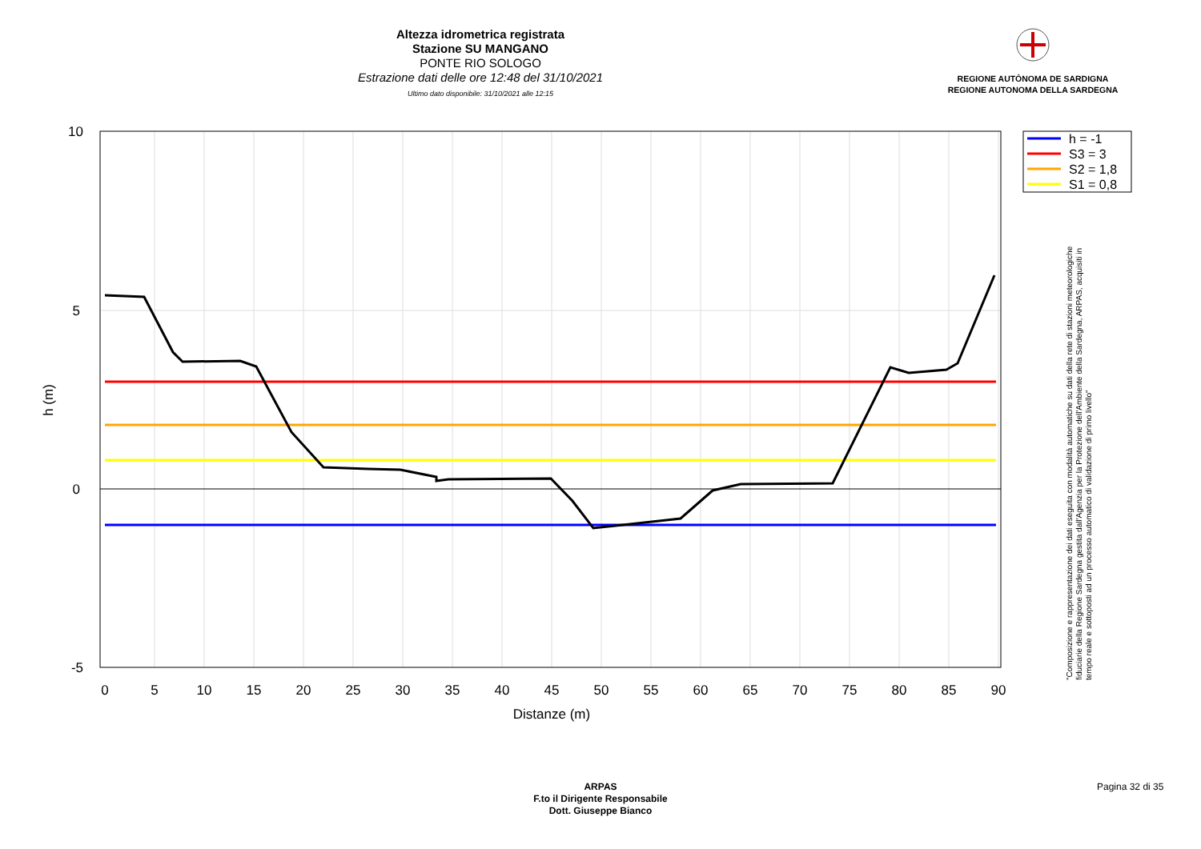Altezza idrometrica registrata
Stazione SU MANGANO
PONTE RIO SOLOGO
Estrazione dati delle ore 12:48 del 31/10/2021
Ultimo dato disponibile: 31/10/2021 alle 12:15
REGIONE AUTÒNOMA DE SARDIGNA
REGIONE AUTONOMA DELLA SARDEGNA
10
5
0
-5
0
5
10
15
20
25
30
35
40
45
50
55
60
65
70
75
80
85
90
Distanze (m)
h (m)
h = -1
S3 = 3
S2 = 1,8
S1 = 0,8
"Composizione e rappresentazione dei dati eseguita con modalità automatiche su dati della rete di stazioni meteorologiche fiduciarie della Regione Sardegna gestita dall'Agenzia per la Protezione dell'Ambiente della Sardegna, ARPAS, acquisiti in tempo reale e sottoposti ad un processo automatico di validazione di primo livello"
ARPAS
F.to il Dirigente Responsabile
Dott. Giuseppe Bianco
Pagina 32 di 35